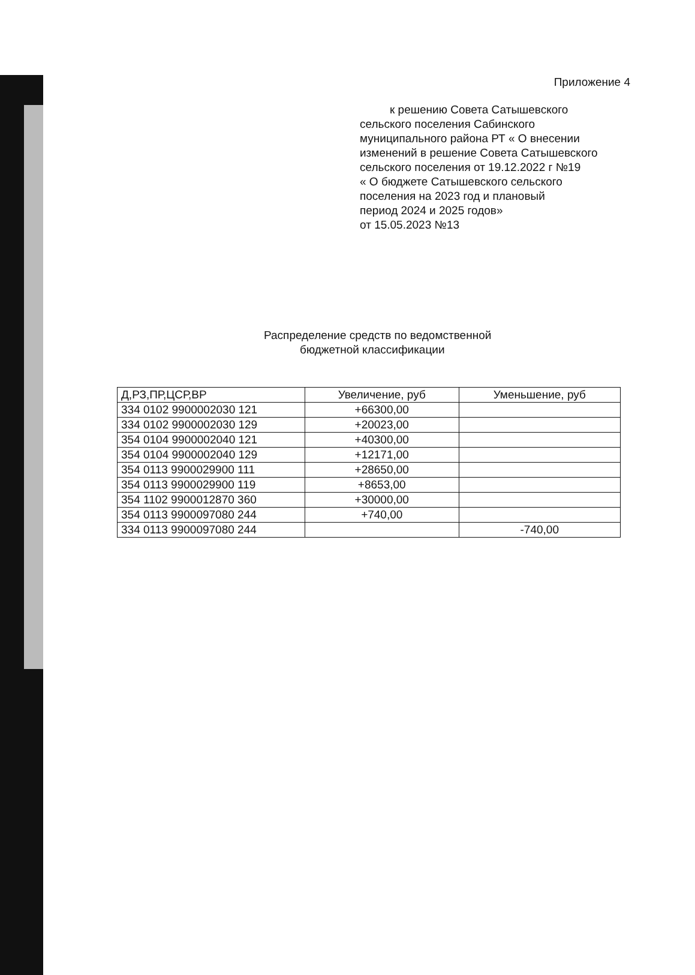Приложение 4
к решению Совета Сатышевского
сельского поселения Сабинского
муниципального района РТ « О внесении
изменений в решение Совета Сатышевского
сельского поселения от 19.12.2022 г №19
« О бюджете Сатышевского сельского
поселения на 2023 год и плановый
период 2024 и 2025 годов»
от 15.05.2023 №13
Распределение средств по ведомственной
бюджетной классификации
| Д,РЗ,ПР,ЦСР,ВР | Увеличение, руб | Уменьшение, руб |
| --- | --- | --- |
| 334 0102 9900002030 121 | +66300,00 | |
| 334 0102 9900002030 129 | +20023,00 | |
| 354 0104 9900002040 121 | +40300,00 | |
| 354 0104 9900002040 129 | +12171,00 | |
| 354 0113 9900029900 111 | +28650,00 | |
| 354 0113 9900029900 119 | +8653,00 | |
| 354 1102 9900012870 360 | +30000,00 | |
| 354 0113 9900097080 244 | +740,00 | |
| 334 0113 9900097080 244 | | -740,00 |